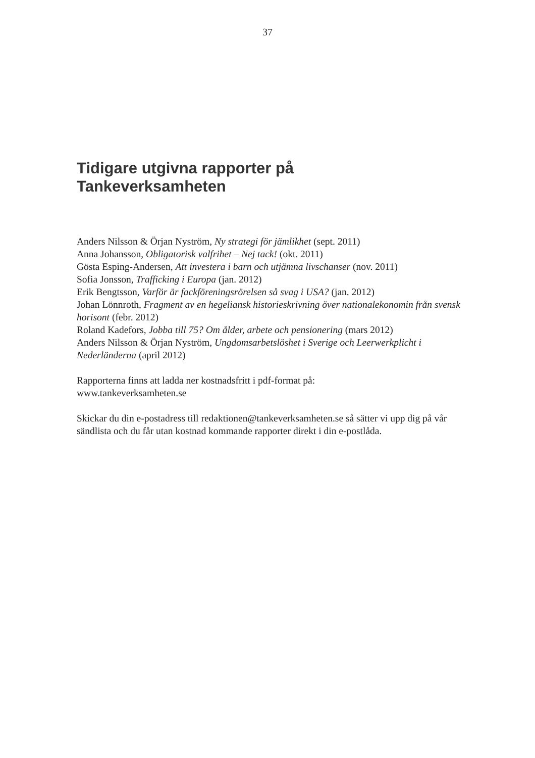37
Tidigare utgivna rapporter på
Tankeverksamheten
Anders Nilsson & Örjan Nyström, Ny strategi för jämlikhet (sept. 2011)
Anna Johansson, Obligatorisk valfrihet – Nej tack! (okt. 2011)
Gösta Esping-Andersen, Att investera i barn och utjämna livschanser (nov. 2011)
Sofia Jonsson, Trafficking i Europa (jan. 2012)
Erik Bengtsson, Varför är fackföreningsrörelsen så svag i USA? (jan. 2012)
Johan Lönnroth, Fragment av en hegeliansk historieskrivning över nationalekonomin från svensk horisont (febr. 2012)
Roland Kadefors, Jobba till 75? Om ålder, arbete och pensionering (mars 2012)
Anders Nilsson & Örjan Nyström, Ungdomsarbetslöshet i Sverige och Leerwerkplicht i Nederländerna (april 2012)
Rapporterna finns att ladda ner kostnadsfritt i pdf-format på:
www.tankeverksamheten.se
Skickar du din e-postadress till redaktionen@tankeverksamheten.se så sätter vi upp dig på vår sändlista och du får utan kostnad kommande rapporter direkt i din e-postlåda.